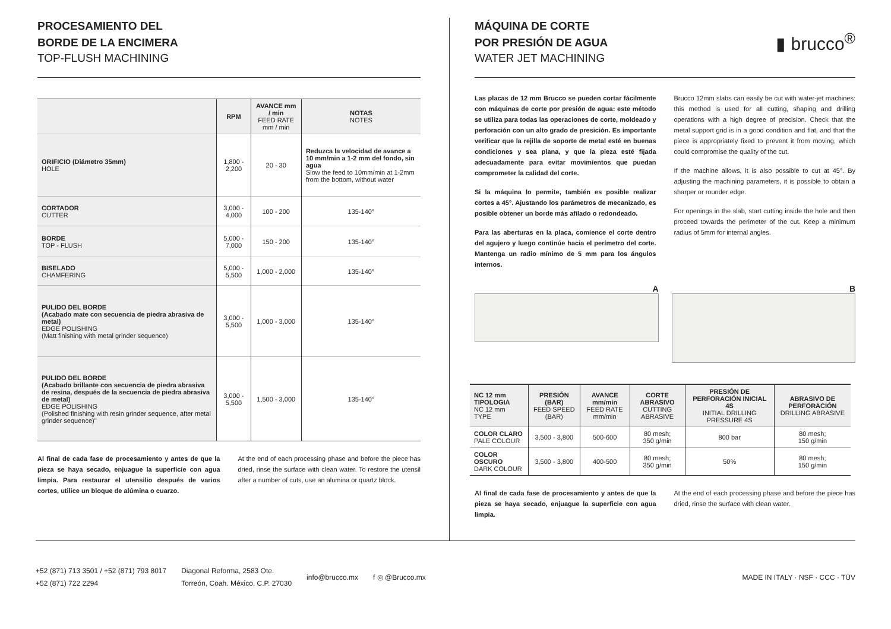PROCESAMIENTO DEL
BORDE DE LA ENCIMERA
TOP-FLUSH MACHINING
| | RPM | AVANCE mm / min FEED RATE mm / min | NOTAS NOTES |
| --- | --- | --- | --- |
| ORIFICIO (Diámetro 35mm) HOLE | 1,800 - 2,200 | 20 - 30 | Reduzca la velocidad de avance a 10 mm/min a 1-2 mm del fondo, sin agua Slow the feed to 10mm/min at 1-2mm from the bottom, without water |
| CORTADOR CUTTER | 3,000 - 4,000 | 100 - 200 | 135-140° |
| BORDE TOP - FLUSH | 5,000 - 7,000 | 150 - 200 | 135-140° |
| BISELADO CHAMFERING | 5,000 - 5,500 | 1,000 - 2,000 | 135-140° |
| PULIDO DEL BORDE (Acabado mate con secuencia de piedra abrasiva de metal) EDGE POLISHING (Matt finishing with metal grinder sequence) | 3,000 - 5,500 | 1,000 - 3,000 | 135-140° |
| PULIDO DEL BORDE (Acabado brillante con secuencia de piedra abrasiva de resina, después de la secuencia de piedra abrasiva de metal) EDGE POLISHING (Polished finishing with resin grinder sequence, after metal grinder sequence)" | 3,000 - 5,500 | 1,500 - 3,000 | 135-140° |
Al final de cada fase de procesamiento y antes de que la pieza se haya secado, enjuague la superficie con agua limpia. Para restaurar el utensilio después de varios cortes, utilice un bloque de alúmina o cuarzo.
At the end of each processing phase and before the piece has dried, rinse the surface with clean water. To restore the utensil after a number of cuts, use an alumina or quartz block.
▮ brucco<sup>®</sup>
MÁQUINA DE CORTE
POR PRESIÓN DE AGUA
WATER JET MACHINING
Las placas de 12 mm Brucco se pueden cortar fácilmente con máquinas de corte por presión de agua: este método se utiliza para todas las operaciones de corte, moldeado y perforación con un alto grado de presición. Es importante verificar que la rejilla de soporte de metal esté en buenas condiciones y sea plana, y que la pieza esté fijada adecuadamente para evitar movimientos que puedan comprometer la calidad del corte.
Si la máquina lo permite, también es posible realizar cortes a 45°. Ajustando los parámetros de mecanizado, es posible obtener un borde más afilado o redondeado.
Para las aberturas en la placa, comience el corte dentro del agujero y luego continúe hacia el perímetro del corte. Mantenga un radio mínimo de 5 mm para los ángulos internos.
Brucco 12mm slabs can easily be cut with water-jet machines: this method is used for all cutting, shaping and drilling operations with a high degree of precision. Check that the metal support grid is in a good condition and flat, and that the piece is appropriately fixed to prevent it from moving, which could compromise the quality of the cut.
If the machine allows, it is also possible to cut at 45°. By adjusting the machining parameters, it is possible to obtain a sharper or rounder edge.
For openings in the slab, start cutting inside the hole and then proceed towards the perimeter of the cut. Keep a minimum radius of 5mm for internal angles.
A B
| NC 12 mm TIPOLOGIA NC 12 mm TYPE | PRESIÓN (BAR) FEED SPEED (BAR) | AVANCE mm/min FEED RATE mm/min | CORTE ABRASIVO CUTTING ABRASIVE | PRESIÓN DE PERFORACIÓN INICIAL 4S INITIAL DRILLING PRESSURE 4S | ABRASIVO DE PERFORACIÓN DRILLING ABRASIVE |
| --- | --- | --- | --- | --- | --- |
| COLOR CLARO PALE COLOUR | 3,500 - 3,800 | 500-600 | 80 mesh; 350 g/min | 800 bar | 80 mesh; 150 g/min |
| COLOR OSCURO DARK COLOUR | 3,500 - 3,800 | 400-500 | 80 mesh; 350 g/min | 50% | 80 mesh; 150 g/min |
Al final de cada fase de procesamiento y antes de que la pieza se haya secado, enjuague la superficie con agua limpia.
At the end of each processing phase and before the piece has dried, rinse the surface with clean water.
+52 (871) 713 3501 / +52 (871) 793 8017
+52 (871) 722 2294
Diagonal Reforma, 2583 Ote.
Torreón, Coah. México, C.P. 27030
info@brucco.mx f ◎ @Brucco.mx
MADE IN ITALY · NSF · CCC · TÜV